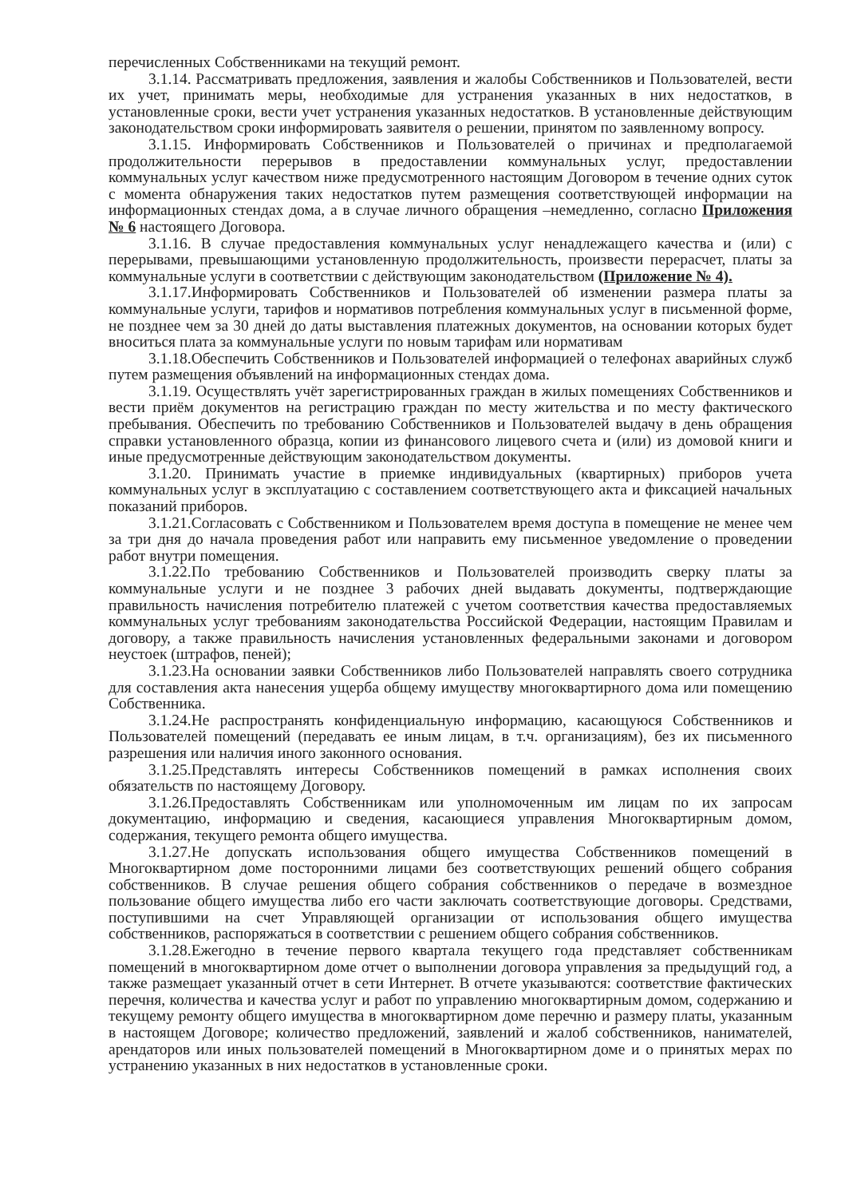перечисленных Собственниками на текущий ремонт.
3.1.14. Рассматривать предложения, заявления и жалобы Собственников и Пользователей, вести их учет, принимать меры, необходимые для устранения указанных в них недостатков, в установленные сроки, вести учет устранения указанных недостатков. В установленные действующим законодательством сроки информировать заявителя о решении, принятом по заявленному вопросу.
3.1.15. Информировать Собственников и Пользователей о причинах и предполагаемой продолжительности перерывов в предоставлении коммунальных услуг, предоставлении коммунальных услуг качеством ниже предусмотренного настоящим Договором в течение одних суток с момента обнаружения таких недостатков путем размещения соответствующей информации на информационных стендах дома, а в случае личного обращения –немедленно, согласно Приложения № 6 настоящего Договора.
3.1.16. В случае предоставления коммунальных услуг ненадлежащего качества и (или) с перерывами, превышающими установленную продолжительность, произвести перерасчет, платы за коммунальные услуги в соответствии с действующим законодательством (Приложение № 4).
3.1.17.Информировать Собственников и Пользователей об изменении размера платы за коммунальные услуги, тарифов и нормативов потребления коммунальных услуг в письменной форме, не позднее чем за 30 дней до даты выставления платежных документов, на основании которых будет вноситься плата за коммунальные услуги по новым тарифам или нормативам
3.1.18.Обеспечить Собственников и Пользователей информацией о телефонах аварийных служб путем размещения объявлений на информационных стендах дома.
3.1.19. Осуществлять учёт зарегистрированных граждан в жилых помещениях Собственников и вести приём документов на регистрацию граждан по месту жительства и по месту фактического пребывания. Обеспечить по требованию Собственников и Пользователей выдачу в день обращения справки установленного образца, копии из финансового лицевого счета и (или) из домовой книги и иные предусмотренные действующим законодательством документы.
3.1.20. Принимать участие в приемке индивидуальных (квартирных) приборов учета коммунальных услуг в эксплуатацию с составлением соответствующего акта и фиксацией начальных показаний приборов.
3.1.21.Согласовать с Собственником и Пользователем время доступа в помещение не менее чем за три дня до начала проведения работ или направить ему письменное уведомление о проведении работ внутри помещения.
3.1.22.По требованию Собственников и Пользователей производить сверку платы за коммунальные услуги и не позднее 3 рабочих дней выдавать документы, подтверждающие правильность начисления потребителю платежей с учетом соответствия качества предоставляемых коммунальных услуг требованиям законодательства Российской Федерации, настоящим Правилам и договору, а также правильность начисления установленных федеральными законами и договором неустоек (штрафов, пеней);
3.1.23.На основании заявки Собственников либо Пользователей направлять своего сотрудника для составления акта нанесения ущерба общему имуществу многоквартирного дома или помещению Собственника.
3.1.24.Не распространять конфиденциальную информацию, касающуюся Собственников и Пользователей помещений (передавать ее иным лицам, в т.ч. организациям), без их письменного разрешения или наличия иного законного основания.
3.1.25.Представлять интересы Собственников помещений в рамках исполнения своих обязательств по настоящему Договору.
3.1.26.Предоставлять Собственникам или уполномоченным им лицам по их запросам документацию, информацию и сведения, касающиеся управления Многоквартирным домом, содержания, текущего ремонта общего имущества.
3.1.27.Не допускать использования общего имущества Собственников помещений в Многоквартирном доме посторонними лицами без соответствующих решений общего собрания собственников. В случае решения общего собрания собственников о передаче в возмездное пользование общего имущества либо его части заключать соответствующие договоры. Средствами, поступившими на счет Управляющей организации от использования общего имущества собственников, распоряжаться в соответствии с решением общего собрания собственников.
3.1.28.Ежегодно в течение первого квартала текущего года представляет собственникам помещений в многоквартирном доме отчет о выполнении договора управления за предыдущий год, а также размещает указанный отчет в сети Интернет. В отчете указываются: соответствие фактических перечня, количества и качества услуг и работ по управлению многоквартирным домом, содержанию и текущему ремонту общего имущества в многоквартирном доме перечню и размеру платы, указанным в настоящем Договоре; количество предложений, заявлений и жалоб собственников, нанимателей, арендаторов или иных пользователей помещений в Многоквартирном доме и о принятых мерах по устранению указанных в них недостатков в установленные сроки.